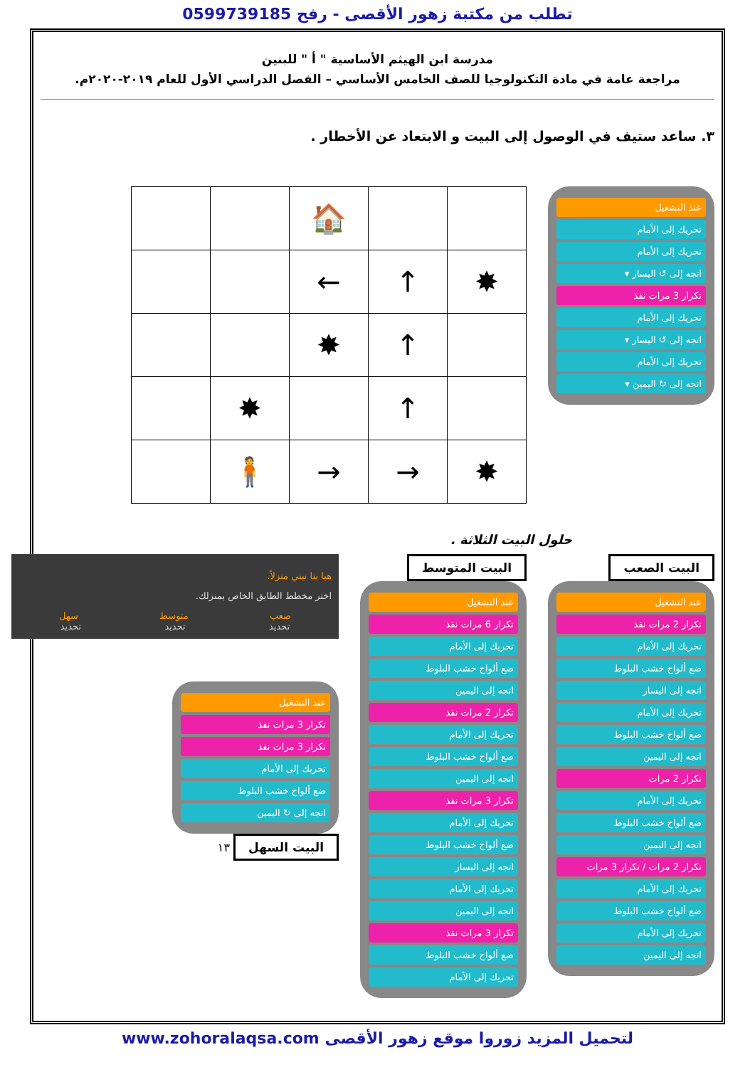تطلب من مكتبة زهور الأقصى - رفح 0599739185
مدرسة ابن الهيثم الأساسية " أ " للبنين
مراجعة عامة في مادة التكنولوجيا للصف الخامس الأساسي – الفصل الدراسي الأول للعام ٢٠١٩-٢٠٢٠م.
٣. ساعد ستيف في الوصول إلى البيت و الابتعاد عن الأخطار .
عند التشغيل
تحريك إلى الأمام
تحريك إلى الأمام
اتجه إلى ↺ اليسار ▾
تكرار 3 مرات نفذ
تحريك إلى الأمام
اتجه إلى ↺ اليسار ▾
تحريك إلى الأمام
اتجه إلى ↻ اليمين ▾
| | | 🏠 | | |
| | | ← | ↑ | ✸ |
| | | ✸ | ↑ | |
| | ✸ | | ↑ | |
| | 🧍 | → | → | ✸ |
حلول البيت الثلاثة .
البيت الصعب
عند التشغيل
تكرار 2 مرات نفذ
تحريك إلى الأمام
ضع ألواح خشب البلوط
اتجه إلى اليسار
تحريك إلى الأمام
ضع ألواح خشب البلوط
اتجه إلى اليمين
تكرار 2 مرات
تحريك إلى الأمام
ضع ألواح خشب البلوط
اتجه إلى اليمين
تكرار 2 مرات / تكرار 3 مرات
تحريك إلى الأمام
ضع ألواح خشب البلوط
تحريك إلى الأمام
اتجه إلى اليمين
البيت المتوسط
عند التشغيل
تكرار 6 مرات نفذ
تحريك إلى الأمام
ضع ألواح خشب البلوط
اتجه إلى اليمين
تكرار 2 مرات نفذ
تحريك إلى الأمام
ضع ألواح خشب البلوط
اتجه إلى اليمين
تكرار 3 مرات نفذ
تحريك إلى الأمام
ضع ألواح خشب البلوط
اتجه إلى اليسار
تحريك إلى الأمام
اتجه إلى اليمين
تكرار 3 مرات نفذ
ضع ألواح خشب البلوط
تحريك إلى الأمام
هيا بنا نبني منزلاً.
اختر مخطط الطابق الخاص بمنزلك.
صعب متوسط سهل
تحديد تحديد تحديد
عند التشغيل
تكرار 3 مرات نفذ
تكرار 3 مرات نفذ
تحريك إلى الأمام
ضع ألواح خشب البلوط
اتجه إلى ↻ اليمين
البيت السهل
١٣
لتحميل المزيد زوروا موقع زهور الأقصى www.zohoralaqsa.com